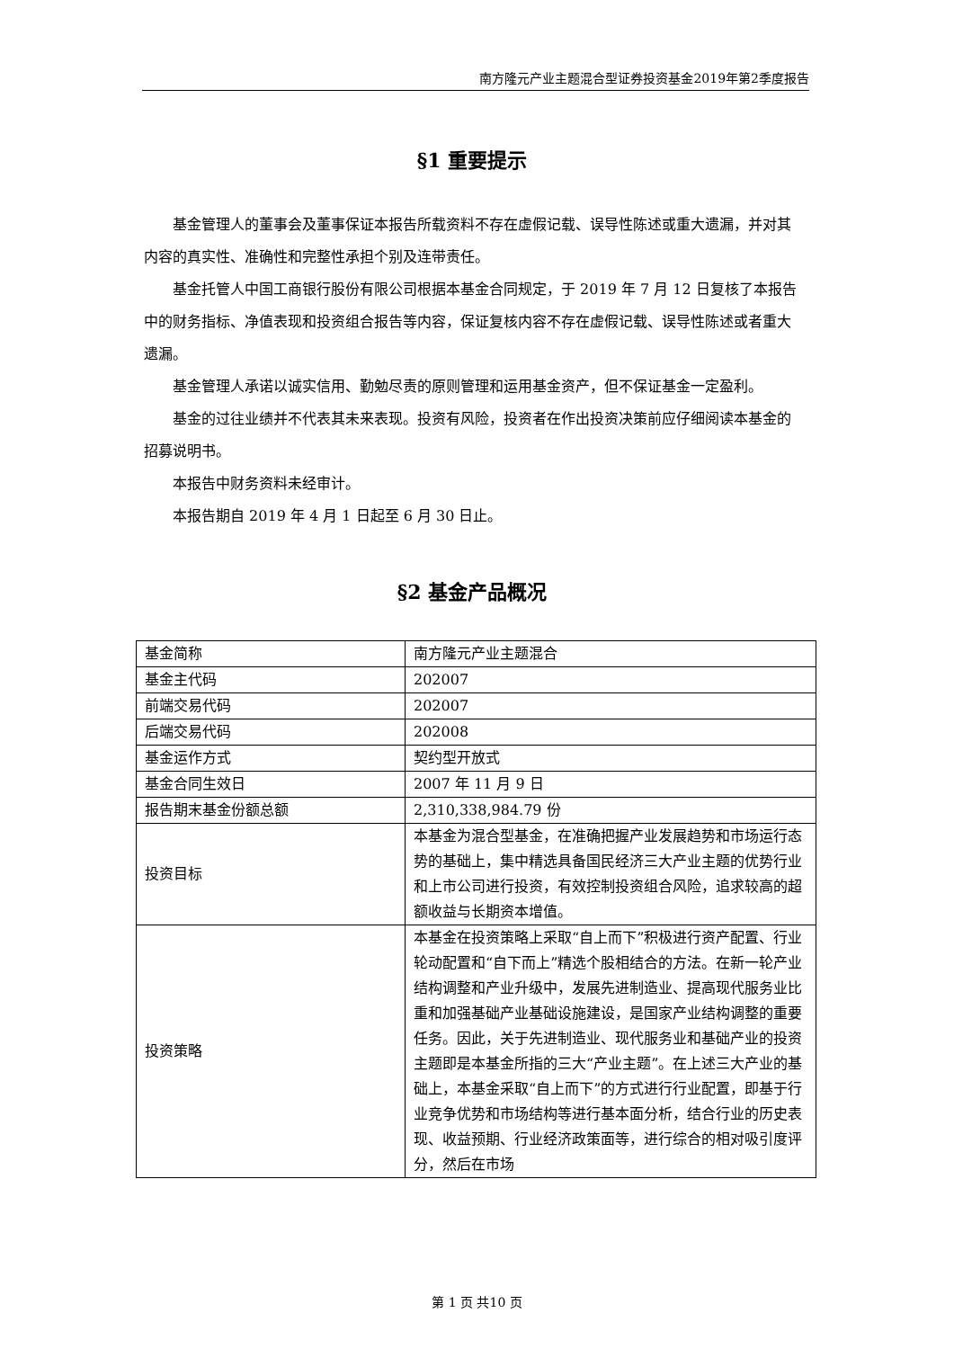南方隆元产业主题混合型证券投资基金2019年第2季度报告
§1 重要提示
基金管理人的董事会及董事保证本报告所载资料不存在虚假记载、误导性陈述或重大遗漏，并对其内容的真实性、准确性和完整性承担个别及连带责任。
基金托管人中国工商银行股份有限公司根据本基金合同规定，于 2019 年 7 月 12 日复核了本报告中的财务指标、净值表现和投资组合报告等内容，保证复核内容不存在虚假记载、误导性陈述或者重大遗漏。
基金管理人承诺以诚实信用、勤勉尽责的原则管理和运用基金资产，但不保证基金一定盈利。
基金的过往业绩并不代表其未来表现。投资有风险，投资者在作出投资决策前应仔细阅读本基金的招募说明书。
本报告中财务资料未经审计。
本报告期自 2019 年 4 月 1 日起至 6 月 30 日止。
§2 基金产品概况
| 基金简称 | 南方隆元产业主题混合 |
| 基金主代码 | 202007 |
| 前端交易代码 | 202007 |
| 后端交易代码 | 202008 |
| 基金运作方式 | 契约型开放式 |
| 基金合同生效日 | 2007 年 11 月 9 日 |
| 报告期末基金份额总额 | 2,310,338,984.79 份 |
| 投资目标 | 本基金为混合型基金，在准确把握产业发展趋势和市场运行态势的基础上，集中精选具备国民经济三大产业主题的优势行业和上市公司进行投资，有效控制投资组合风险，追求较高的超额收益与长期资本增值。 |
| 投资策略 | 本基金在投资策略上采取“自上而下”积极进行资产配置、行业轮动配置和“自下而上”精选个股相结合的方法。在新一轮产业结构调整和产业升级中，发展先进制造业、提高现代服务业比重和加强基础产业基础设施建设，是国家产业结构调整的重要任务。因此，关于先进制造业、现代服务业和基础产业的投资主题即是本基金所指的三大“产业主题”。在上述三大产业的基础上，本基金采取“自上而下”的方式进行行业配置，即基于行业竞争优势和市场结构等进行基本面分析，结合行业的历史表现、收益预期、行业经济政策面等，进行综合的相对吸引度评分，然后在市场 |
第 1 页 共10 页